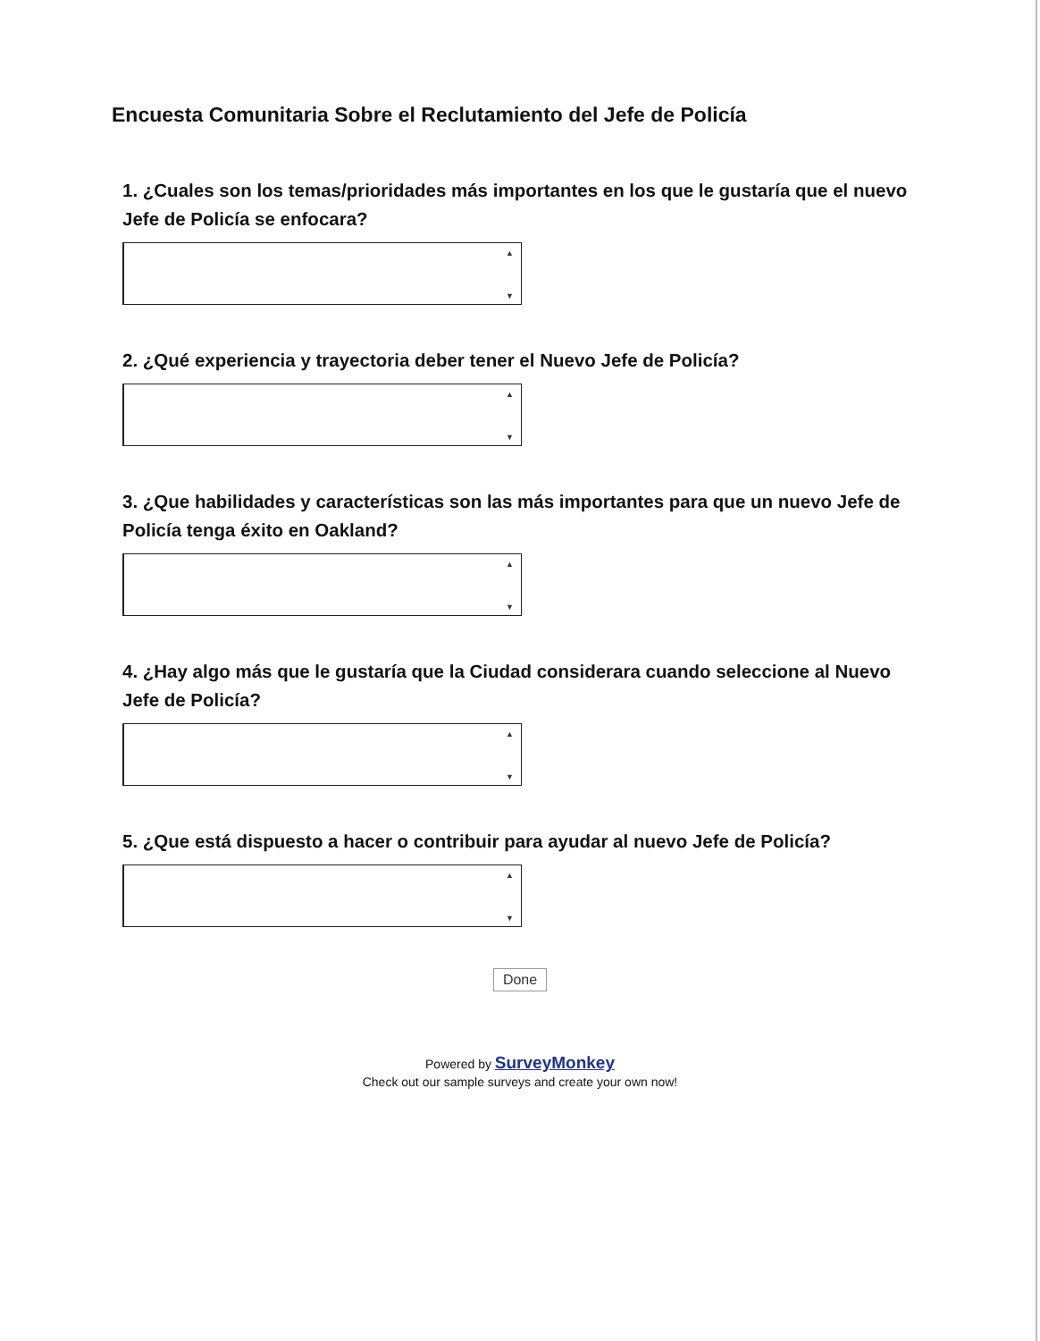Encuesta Comunitaria Sobre el Reclutamiento del Jefe de Policía
1. ¿Cuales son los temas/prioridades más importantes en los que le gustaría que el nuevo Jefe de Policía se enfocara?
▲
▼
2. ¿Qué experiencia y trayectoria deber tener el Nuevo Jefe de Policía?
▲
▼
3. ¿Que habilidades y características son las más importantes para que un nuevo Jefe de Policía tenga éxito en Oakland?
▲
▼
4. ¿Hay algo más que le gustaría que la Ciudad considerara cuando seleccione al Nuevo Jefe de Policía?
▲
▼
5. ¿Que está dispuesto a hacer o contribuir para ayudar al nuevo Jefe de Policía?
▲
▼
Done
Powered by SurveyMonkey
Check out our sample surveys and create your own now!